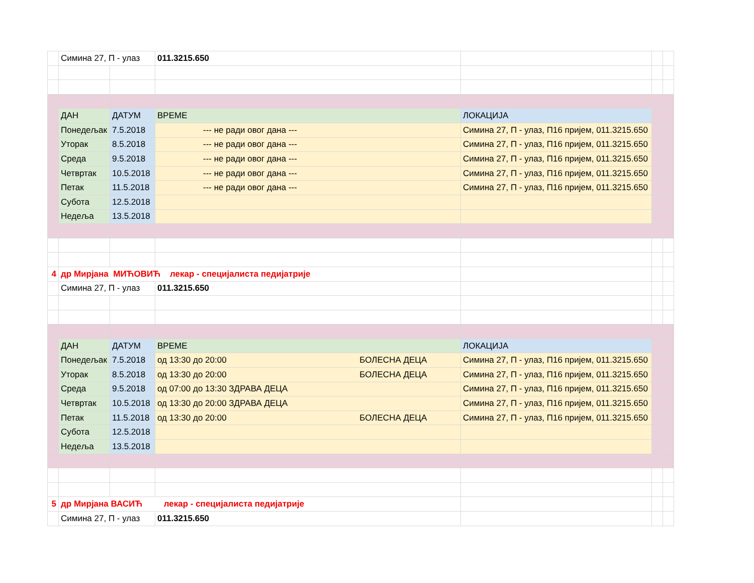| | Симина 27, П - улаз | | 011.3215.650 | | | |
| | ДАН | ДАТУМ | ВРЕМЕ | ЛОКАЦИЈА | | |
| | Понедељак | 7.5.2018 | --- не ради овог дана --- | Симина 27, П - улаз, П16 пријем, 011.3215.650 | | |
| | Уторак | 8.5.2018 | --- не ради овог дана --- | Симина 27, П - улаз, П16 пријем, 011.3215.650 | | |
| | Среда | 9.5.2018 | --- не ради овог дана --- | Симина 27, П - улаз, П16 пријем, 011.3215.650 | | |
| | Четвртак | 10.5.2018 | --- не ради овог дана --- | Симина 27, П - улаз, П16 пријем, 011.3215.650 | | |
| | Петак | 11.5.2018 | --- не ради овог дана --- | Симина 27, П - улаз, П16 пријем, 011.3215.650 | | |
| | Субота | 12.5.2018 | | | | |
| | Недеља | 13.5.2018 | | | | |
| 4 | др Мирјана МИЋОВИЋ лекар - специјалиста педијатрије | | | | | |
| | Симина 27, П - улаз | | 011.3215.650 | | | |
| | ДАН | ДАТУМ | ВРЕМЕ | ЛОКАЦИЈА | | |
| | Понедељак | 7.5.2018 | од 13:30 до 20:00 БОЛЕСНА ДЕЦА | Симина 27, П - улаз, П16 пријем, 011.3215.650 | | |
| | Уторак | 8.5.2018 | од 13:30 до 20:00 БОЛЕСНА ДЕЦА | Симина 27, П - улаз, П16 пријем, 011.3215.650 | | |
| | Среда | 9.5.2018 | од 07:00 до 13:30 ЗДРАВА ДЕЦА | Симина 27, П - улаз, П16 пријем, 011.3215.650 | | |
| | Четвртак | 10.5.2018 | од 13:30 до 20:00 ЗДРАВА ДЕЦА | Симина 27, П - улаз, П16 пријем, 011.3215.650 | | |
| | Петак | 11.5.2018 | од 13:30 до 20:00 БОЛЕСНА ДЕЦА | Симина 27, П - улаз, П16 пријем, 011.3215.650 | | |
| | Субота | 12.5.2018 | | | | |
| | Недеља | 13.5.2018 | | | | |
| 5 | др Мирјана ВАСИЋ лекар - специјалиста педијатрије | | | | | |
| | Симина 27, П - улаз | | 011.3215.650 | | | |